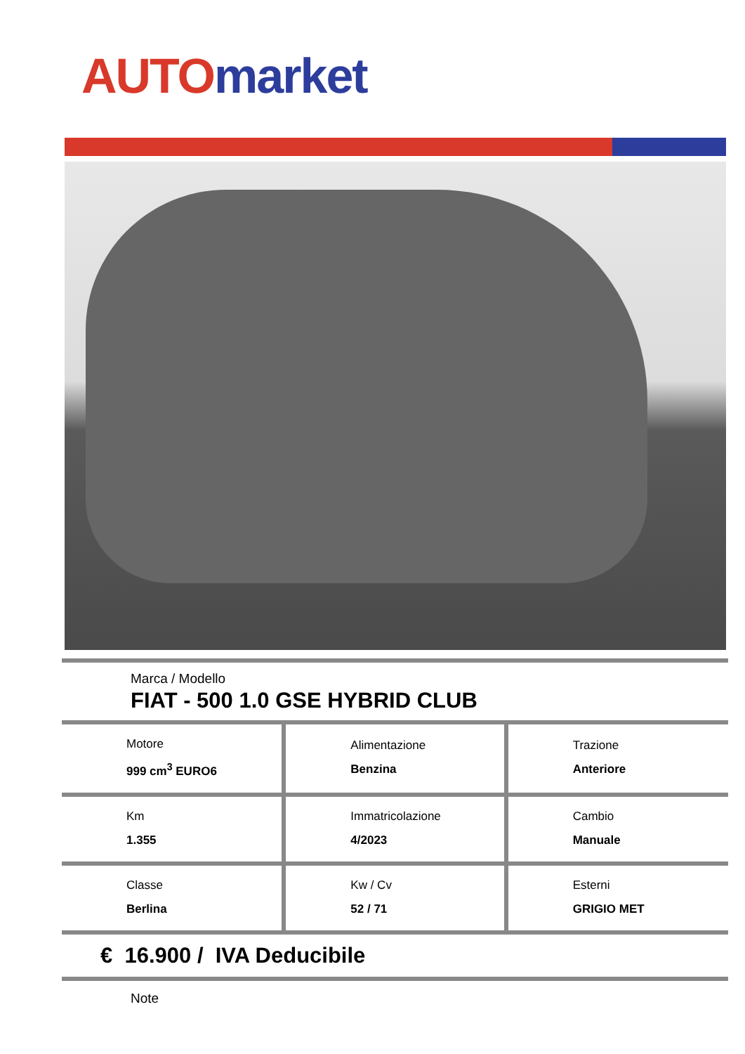AUTO market
Marca / Modello
FIAT - 500 1.0 GSE HYBRID CLUB
| Motore 999 cm<sup>3</sup> EURO6 | Alimentazione Benzina | Trazione Anteriore |
| Km 1.355 | Immatricolazione 4/2023 | Cambio Manuale |
| Classe Berlina | Kw / Cv 52 / 71 | Esterni GRIGIO MET |
€ 16.900 / IVA Deducibile
Note